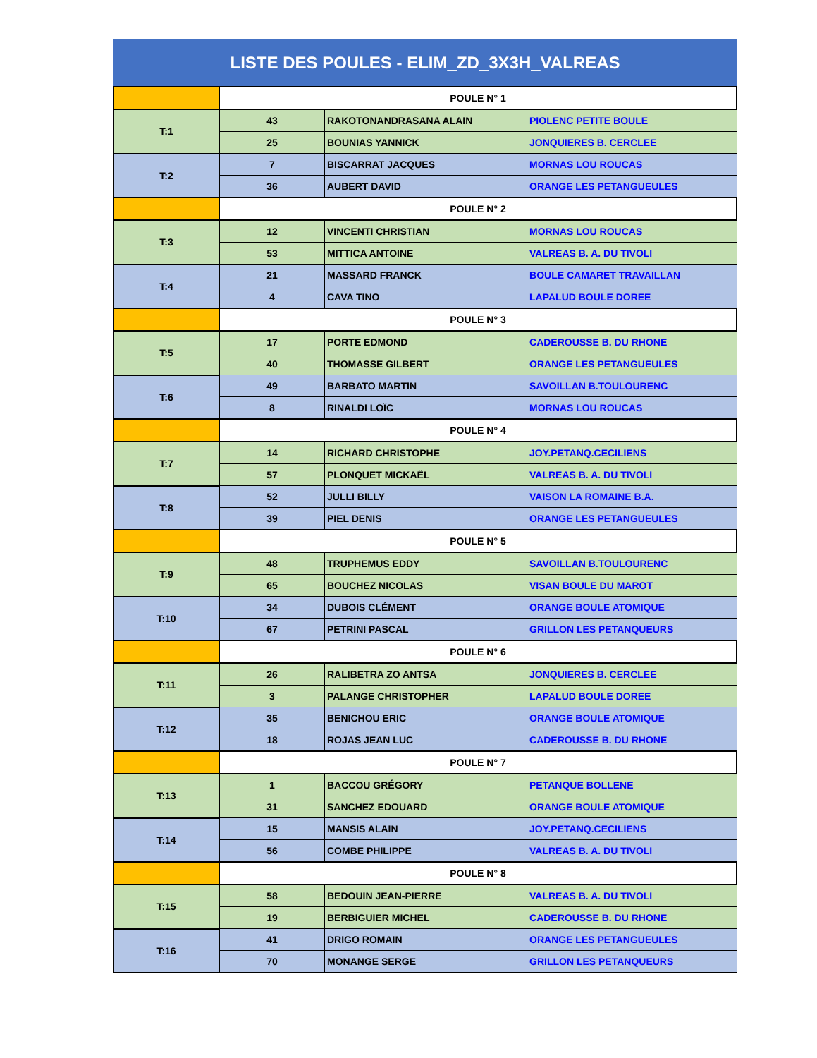LISTE DES POULES - ELIM_ZD_3X3H_VALREAS
| | POULE N° 1 | | |
| T:1 | 43 | RAKOTONANDRASANA ALAIN | PIOLENC PETITE BOULE |
| | 25 | BOUNIAS YANNICK | JONQUIERES B. CERCLEE |
| T:2 | 7 | BISCARRAT JACQUES | MORNAS LOU ROUCAS |
| | 36 | AUBERT DAVID | ORANGE LES PETANGUEULES |
| | POULE N° 2 | | |
| T:3 | 12 | VINCENTI CHRISTIAN | MORNAS LOU ROUCAS |
| | 53 | MITTICA ANTOINE | VALREAS B. A. DU TIVOLI |
| T:4 | 21 | MASSARD FRANCK | BOULE CAMARET TRAVAILLAN |
| | 4 | CAVA TINO | LAPALUD BOULE DOREE |
| | POULE N° 3 | | |
| T:5 | 17 | PORTE EDMOND | CADEROUSSE B. DU RHONE |
| | 40 | THOMASSE GILBERT | ORANGE LES PETANGUEULES |
| T:6 | 49 | BARBATO MARTIN | SAVOILLAN B.TOULOURENC |
| | 8 | RINALDI LOÏC | MORNAS LOU ROUCAS |
| | POULE N° 4 | | |
| T:7 | 14 | RICHARD CHRISTOPHE | JOY.PETANQ.CECILIENS |
| | 57 | PLONQUET MICKAËL | VALREAS B. A. DU TIVOLI |
| T:8 | 52 | JULLI BILLY | VAISON LA ROMAINE B.A. |
| | 39 | PIEL DENIS | ORANGE LES PETANGUEULES |
| | POULE N° 5 | | |
| T:9 | 48 | TRUPHEMUS EDDY | SAVOILLAN B.TOULOURENC |
| | 65 | BOUCHEZ NICOLAS | VISAN BOULE DU MAROT |
| T:10 | 34 | DUBOIS CLÉMENT | ORANGE BOULE ATOMIQUE |
| | 67 | PETRINI PASCAL | GRILLON LES PETANQUEURS |
| | POULE N° 6 | | |
| T:11 | 26 | RALIBETRA ZO ANTSA | JONQUIERES B. CERCLEE |
| | 3 | PALANGE CHRISTOPHER | LAPALUD BOULE DOREE |
| T:12 | 35 | BENICHOU ERIC | ORANGE BOULE ATOMIQUE |
| | 18 | ROJAS JEAN LUC | CADEROUSSE B. DU RHONE |
| | POULE N° 7 | | |
| T:13 | 1 | BACCOU GRÉGORY | PETANQUE BOLLENE |
| | 31 | SANCHEZ EDOUARD | ORANGE BOULE ATOMIQUE |
| T:14 | 15 | MANSIS ALAIN | JOY.PETANQ.CECILIENS |
| | 56 | COMBE PHILIPPE | VALREAS B. A. DU TIVOLI |
| | POULE N° 8 | | |
| T:15 | 58 | BEDOUIN JEAN-PIERRE | VALREAS B. A. DU TIVOLI |
| | 19 | BERBIGUIER MICHEL | CADEROUSSE B. DU RHONE |
| T:16 | 41 | DRIGO ROMAIN | ORANGE LES PETANGUEULES |
| | 70 | MONANGE SERGE | GRILLON LES PETANQUEURS |